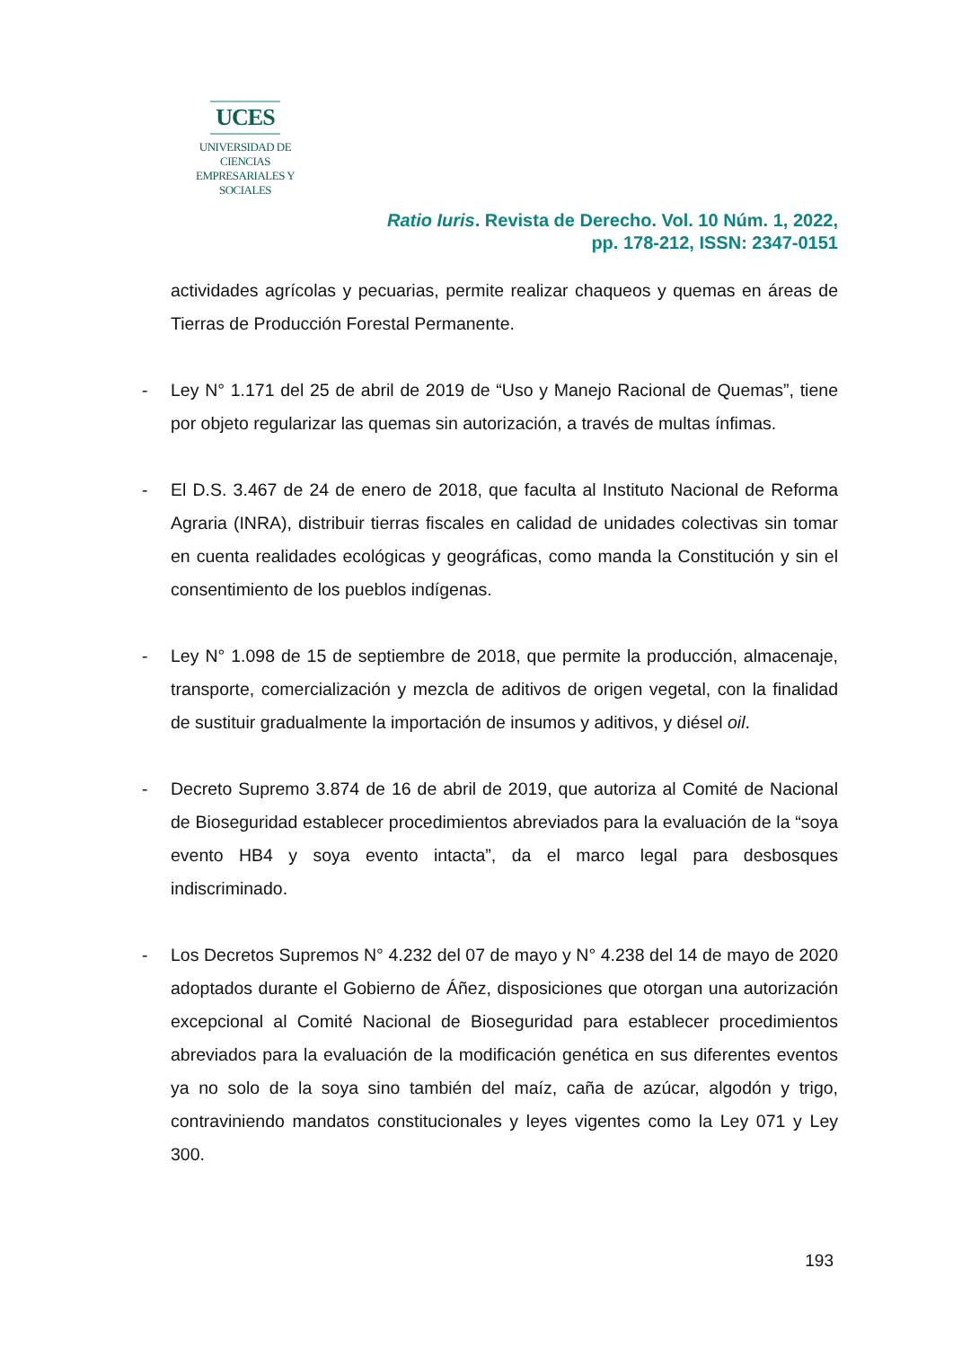UCES
UNIVERSIDAD DE CIENCIAS
EMPRESARIALES Y SOCIALES
Ratio Iuris. Revista de Derecho. Vol. 10 Núm. 1, 2022,
pp. 178-212, ISSN: 2347-0151
actividades agrícolas y pecuarias, permite realizar chaqueos y quemas en áreas de Tierras de Producción Forestal Permanente.
- Ley N° 1.171 del 25 de abril de 2019 de “Uso y Manejo Racional de Quemas”, tiene por objeto regularizar las quemas sin autorización, a través de multas ínfimas.
- El D.S. 3.467 de 24 de enero de 2018, que faculta al Instituto Nacional de Reforma Agraria (INRA), distribuir tierras fiscales en calidad de unidades colectivas sin tomar en cuenta realidades ecológicas y geográficas, como manda la Constitución y sin el consentimiento de los pueblos indígenas.
- Ley N° 1.098 de 15 de septiembre de 2018, que permite la producción, almacenaje, transporte, comercialización y mezcla de aditivos de origen vegetal, con la finalidad de sustituir gradualmente la importación de insumos y aditivos, y diésel oil.
- Decreto Supremo 3.874 de 16 de abril de 2019, que autoriza al Comité de Nacional de Bioseguridad establecer procedimientos abreviados para la evaluación de la “soya evento HB4 y soya evento intacta”, da el marco legal para desbosques indiscriminado.
- Los Decretos Supremos N° 4.232 del 07 de mayo y N° 4.238 del 14 de mayo de 2020 adoptados durante el Gobierno de Áñez, disposiciones que otorgan una autorización excepcional al Comité Nacional de Bioseguridad para establecer procedimientos abreviados para la evaluación de la modificación genética en sus diferentes eventos ya no solo de la soya sino también del maíz, caña de azúcar, algodón y trigo, contraviniendo mandatos constitucionales y leyes vigentes como la Ley 071 y Ley 300.
193